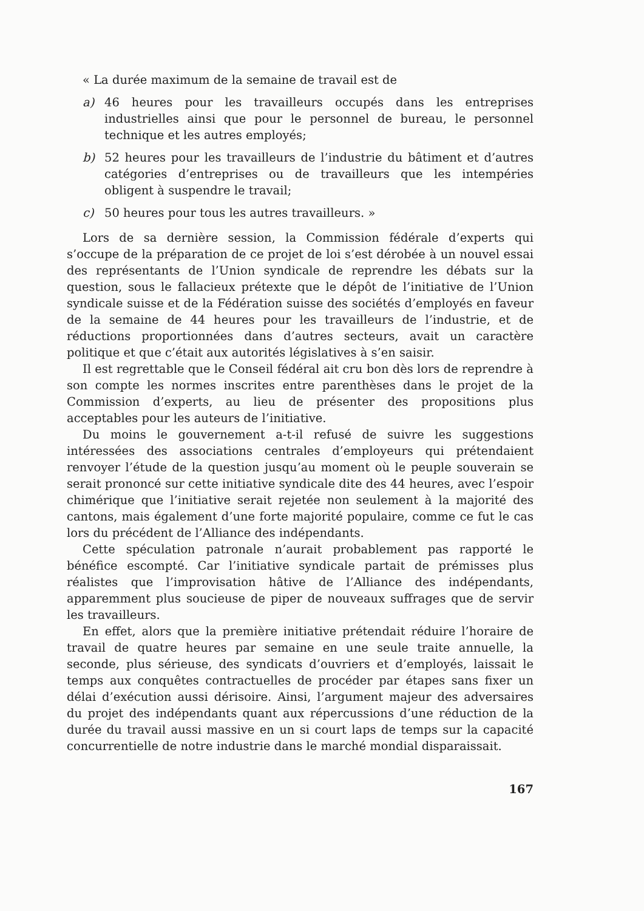« La durée maximum de la semaine de travail est de
a) 46 heures pour les travailleurs occupés dans les entreprises industrielles ainsi que pour le personnel de bureau, le personnel technique et les autres employés;
b) 52 heures pour les travailleurs de l’industrie du bâtiment et d’autres catégories d’entreprises ou de travailleurs que les intempéries obligent à suspendre le travail;
c) 50 heures pour tous les autres travailleurs. »
Lors de sa dernière session, la Commission fédérale d’experts qui s’occupe de la préparation de ce projet de loi s’est dérobée à un nouvel essai des représentants de l’Union syndicale de reprendre les débats sur la question, sous le fallacieux prétexte que le dépôt de l’initiative de l’Union syndicale suisse et de la Fédération suisse des sociétés d’employés en faveur de la semaine de 44 heures pour les travailleurs de l’industrie, et de réductions proportionnées dans d’autres secteurs, avait un caractère politique et que c’était aux autorités législatives à s’en saisir.
Il est regrettable que le Conseil fédéral ait cru bon dès lors de reprendre à son compte les normes inscrites entre parenthèses dans le projet de la Commission d’experts, au lieu de présenter des propositions plus acceptables pour les auteurs de l’initiative.
Du moins le gouvernement a-t-il refusé de suivre les suggestions intéressées des associations centrales d’employeurs qui prétendaient renvoyer l’étude de la question jusqu’au moment où le peuple souverain se serait prononcé sur cette initiative syndicale dite des 44 heures, avec l’espoir chimérique que l’initiative serait rejetée non seulement à la majorité des cantons, mais également d’une forte majorité populaire, comme ce fut le cas lors du précédent de l’Alliance des indépendants.
Cette spéculation patronale n’aurait probablement pas rapporté le bénéfice escompté. Car l’initiative syndicale partait de prémisses plus réalistes que l’improvisation hâtive de l’Alliance des indépendants, apparemment plus soucieuse de piper de nouveaux suffrages que de servir les travailleurs.
En effet, alors que la première initiative prétendait réduire l’horaire de travail de quatre heures par semaine en une seule traite annuelle, la seconde, plus sérieuse, des syndicats d’ouvriers et d’employés, laissait le temps aux conquêtes contractuelles de procéder par étapes sans fixer un délai d’exécution aussi dérisoire. Ainsi, l’argument majeur des adversaires du projet des indépendants quant aux répercussions d’une réduction de la durée du travail aussi massive en un si court laps de temps sur la capacité concurrentielle de notre industrie dans le marché mondial disparaissait.
167